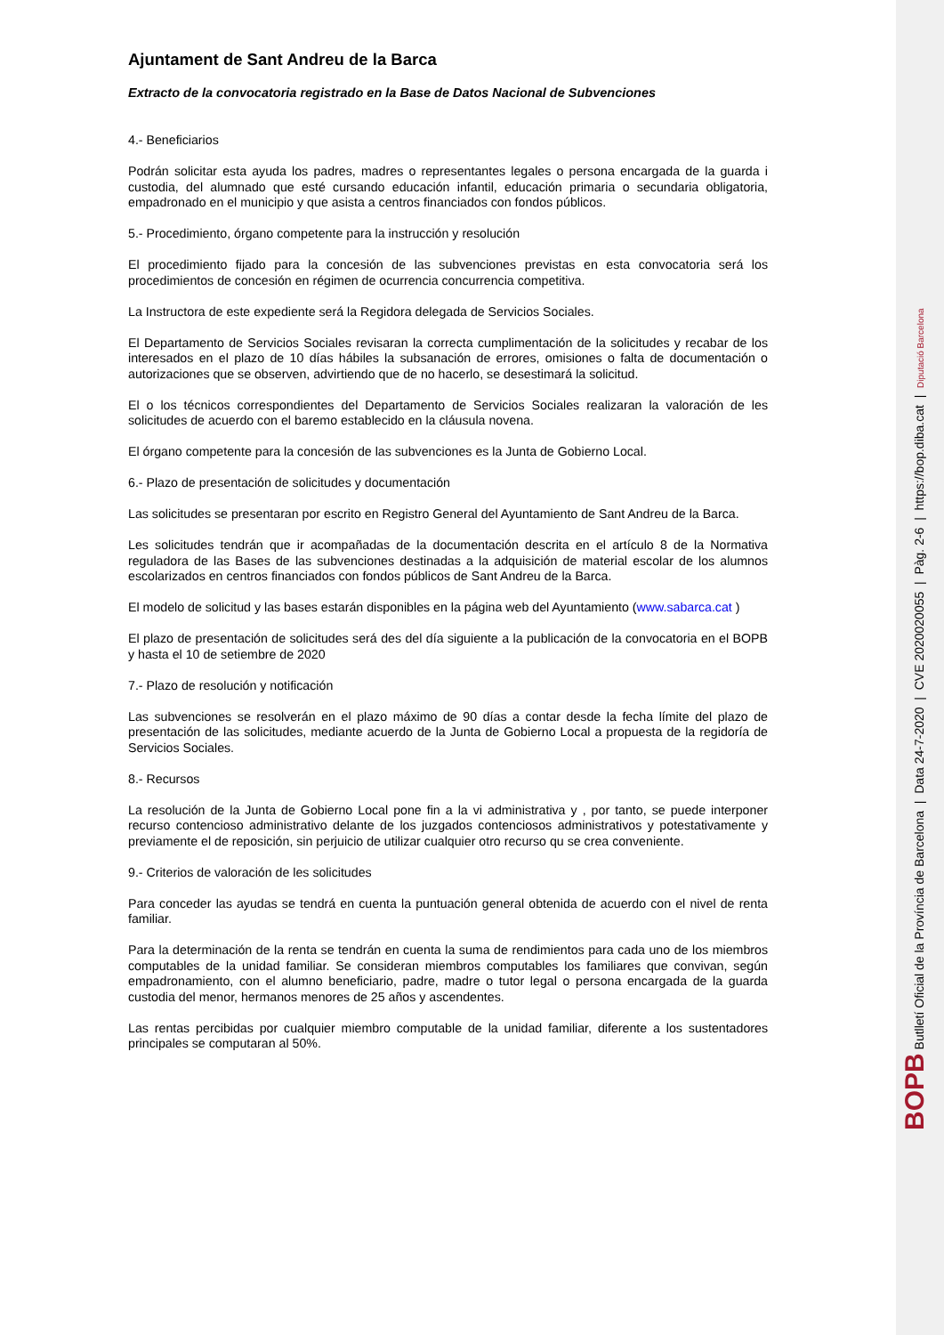Ajuntament de Sant Andreu de la Barca
Extracto de la convocatoria registrado en la Base de Datos Nacional de Subvenciones
4.- Beneficiarios
Podrán solicitar esta ayuda los padres, madres o representantes legales o persona encargada de la guarda i custodia, del alumnado que esté cursando educación infantil, educación primaria o secundaria obligatoria, empadronado en el municipio y que asista a centros financiados con fondos públicos.
5.- Procedimiento, órgano competente para la instrucción y resolución
El procedimiento fijado para la concesión de las subvenciones previstas en esta convocatoria será los procedimientos de concesión en régimen de ocurrencia concurrencia competitiva.
La Instructora de este expediente será la Regidora delegada de Servicios Sociales.
El Departamento de Servicios Sociales revisaran la correcta cumplimentación de la solicitudes y recabar de los interesados en el plazo de 10 días hábiles la subsanación de errores, omisiones o falta de documentación o autorizaciones que se observen, advirtiendo que de no hacerlo, se desestimará la solicitud.
El o los técnicos correspondientes del Departamento de Servicios Sociales realizaran la valoración de les solicitudes de acuerdo con el baremo establecido en la cláusula novena.
El órgano competente para la concesión de las subvenciones es la Junta de Gobierno Local.
6.- Plazo de presentación de solicitudes y documentación
Las solicitudes se presentaran por escrito en Registro General del Ayuntamiento de Sant Andreu de la Barca.
Les solicitudes tendrán que ir acompañadas de la documentación descrita en el artículo 8 de la Normativa reguladora de las Bases de las subvenciones destinadas a la adquisición de material escolar de los alumnos escolarizados en centros financiados con fondos públicos de Sant Andreu de la Barca.
El modelo de solicitud y las bases estarán disponibles en la página web del Ayuntamiento (www.sabarca.cat )
El plazo de presentación de solicitudes será des del día siguiente a la publicación de la convocatoria en el BOPB y hasta el 10 de setiembre de 2020
7.- Plazo de resolución y notificación
Las subvenciones se resolverán en el plazo máximo de 90 días a contar desde la fecha límite del plazo de presentación de las solicitudes, mediante acuerdo de la Junta de Gobierno Local a propuesta de la regidoría de Servicios Sociales.
8.- Recursos
La resolución de la Junta de Gobierno Local pone fin a la vi administrativa y , por tanto, se puede interponer recurso contencioso administrativo delante de los juzgados contenciosos administrativos y potestativamente y previamente el de reposición, sin perjuicio de utilizar cualquier otro recurso qu se crea conveniente.
9.- Criterios de valoración de les solicitudes
Para conceder las ayudas se tendrá en cuenta la puntuación general obtenida de acuerdo con el nivel de renta familiar.
Para la determinación de la renta se tendrán en cuenta la suma de rendimientos para cada uno de los miembros computables de la unidad familiar. Se consideran miembros computables los familiares que convivan, según empadronamiento, con el alumno beneficiario, padre, madre o tutor legal o persona encargada de la guarda custodia del menor, hermanos menores de 25 años y ascendentes.
Las rentas percibidas por cualquier miembro computable de la unidad familiar, diferente a los sustentadores principales se computaran al 50%.
BOPB Butlletí Oficial de la Província de Barcelona | Data 24-7-2020 | CVE 2020020055 | Pàg. 2-6 | https://bop.diba.cat | Diputació Barcelona